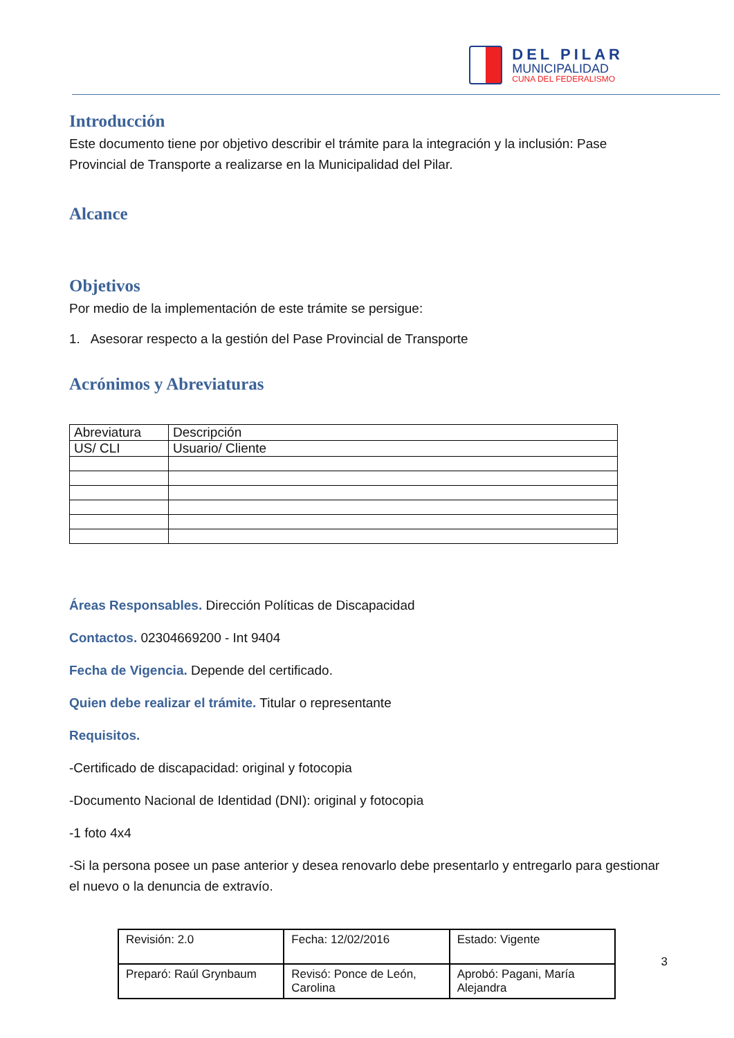DEL PILAR
MUNICIPALIDAD
CUNA DEL FEDERALISMO
Introducción
Este documento tiene por objetivo describir el trámite para la integración y la inclusión: Pase Provincial de Transporte a realizarse en la Municipalidad del Pilar.
Alcance
Objetivos
Por medio de la implementación de este trámite se persigue:
1. Asesorar respecto a la gestión del Pase Provincial de Transporte
Acrónimos y Abreviaturas
| Abreviatura | Descripción |
| US/ CLI | Usuario/ Cliente |
Áreas Responsables. Dirección Políticas de Discapacidad
Contactos. 02304669200 - Int 9404
Fecha de Vigencia. Depende del certificado.
Quien debe realizar el trámite. Titular o representante
Requisitos.
-Certificado de discapacidad: original y fotocopia
-Documento Nacional de Identidad (DNI): original y fotocopia
-1 foto 4x4
-Si la persona posee un pase anterior y desea renovarlo debe presentarlo y entregarlo para gestionar el nuevo o la denuncia de extravío.
| Revisión: 2.0 | Fecha: 12/02/2016 | Estado: Vigente |
| Preparó: Raúl Grynbaum | Revisó: Ponce de León, Carolina | Aprobó: Pagani, María Alejandra |
3